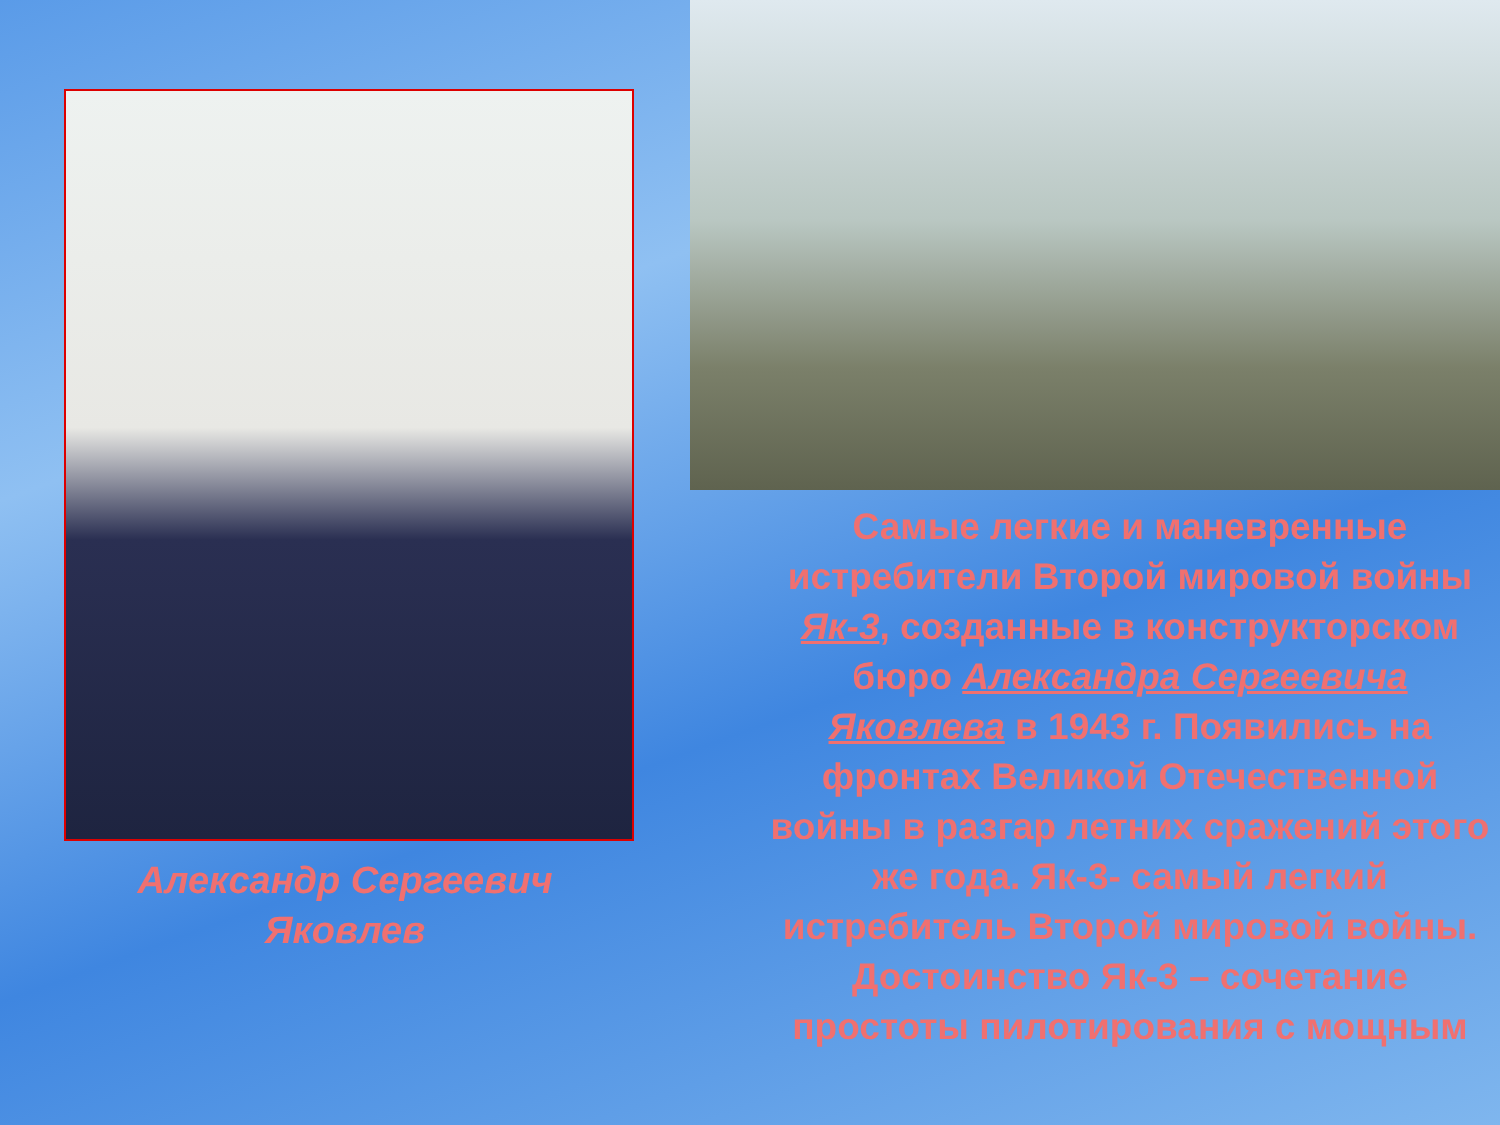Александр Сергеевич
Яковлев
Самые легкие и маневренные истребители Второй мировой войны Як-3, созданные в конструкторском бюро Александра Сергеевича Яковлева в 1943 г. Появились на фронтах Великой Отечественной войны в разгар летних сражений этого же года. Як-3- самый легкий истребитель Второй мировой войны. Достоинство Як-3 – сочетание простоты пилотирования с мощным